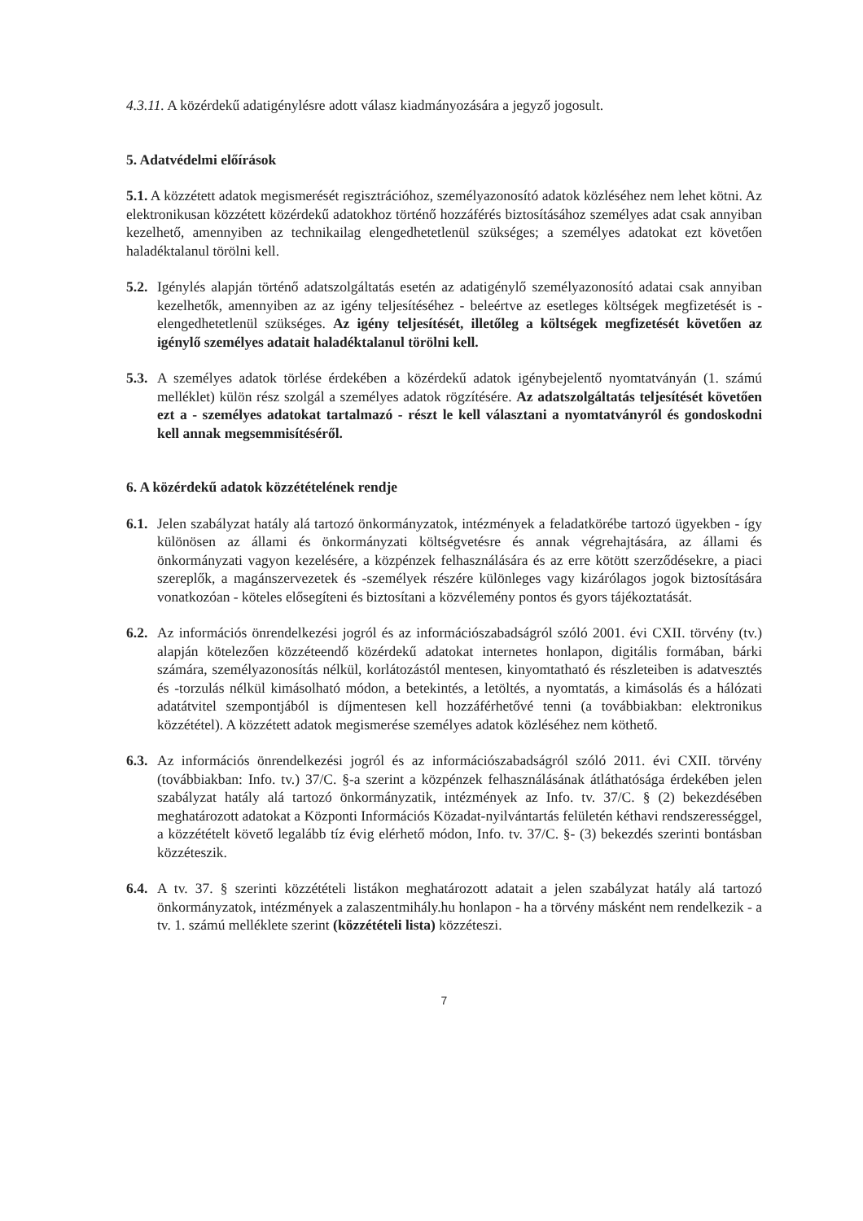4.3.11. A közérdekű adatigénylésre adott válasz kiadmányozására a jegyző jogosult.
5. Adatvédelmi előírások
5.1. A közzétett adatok megismerését regisztrációhoz, személyazonosító adatok közléséhez nem lehet kötni. Az elektronikusan közzétett közérdekű adatokhoz történő hozzáférés biztosításához személyes adat csak annyiban kezelhető, amennyiben az technikailag elengedhetetlenül szükséges; a személyes adatokat ezt követően haladéktalanul törölni kell.
5.2.
Igénylés alapján történő adatszolgáltatás esetén az adatigénylő személyazonosító adatai csak annyiban kezelhetők, amennyiben az az igény teljesítéséhez - beleértve az esetleges költségek megfizetését is - elengedhetetlenül szükséges. Az igény teljesítését, illetőleg a költségek megfizetését követően az igénylő személyes adatait haladéktalanul törölni kell.
5.3.
A személyes adatok törlése érdekében a közérdekű adatok igénybejelentő nyomtatványán (1. számú melléklet) külön rész szolgál a személyes adatok rögzítésére. Az adatszolgáltatás teljesítését követően ezt a - személyes adatokat tartalmazó - részt le kell választani a nyomtatványról és gondoskodni kell annak megsemmisítéséről.
6. A közérdekű adatok közzétételének rendje
6.1.
Jelen szabályzat hatály alá tartozó önkormányzatok, intézmények a feladatkörébe tartozó ügyekben - így különösen az állami és önkormányzati költségvetésre és annak végrehajtására, az állami és önkormányzati vagyon kezelésére, a közpénzek felhasználására és az erre kötött szerződésekre, a piaci szereplők, a magánszervezetek és -személyek részére különleges vagy kizárólagos jogok biztosítására vonatkozóan - köteles elősegíteni és biztosítani a közvélemény pontos és gyors tájékoztatását.
6.2.
Az információs önrendelkezési jogról és az információszabadságról szóló 2001. évi CXII. törvény (tv.) alapján kötelezően közzéteendő közérdekű adatokat internetes honlapon, digitális formában, bárki számára, személyazonosítás nélkül, korlátozástól mentesen, kinyomtatható és részleteiben is adatvesztés és -torzulás nélkül kimásolható módon, a betekintés, a letöltés, a nyomtatás, a kimásolás és a hálózati adatátvitel szempontjából is díjmentesen kell hozzáférhetővé tenni (a továbbiakban: elektronikus közzététel). A közzétett adatok megismerése személyes adatok közléséhez nem köthető.
6.3.
Az információs önrendelkezési jogról és az információszabadságról szóló 2011. évi CXII. törvény (továbbiakban: Info. tv.) 37/C. §-a szerint a közpénzek felhasználásának átláthatósága érdekében jelen szabályzat hatály alá tartozó önkormányzatik, intézmények az Info. tv. 37/C. § (2) bekezdésében meghatározott adatokat a Központi Információs Közadat-nyilvántartás felületén kéthavi rendszerességgel, a közzétételt követő legalább tíz évig elérhető módon, Info. tv. 37/C. §- (3) bekezdés szerinti bontásban közzéteszik.
6.4.
A tv. 37. § szerinti közzétételi listákon meghatározott adatait a jelen szabályzat hatály alá tartozó önkormányzatok, intézmények a zalaszentmihály.hu honlapon - ha a törvény másként nem rendelkezik - a tv. 1. számú melléklete szerint (közzétételi lista) közzéteszi.
7